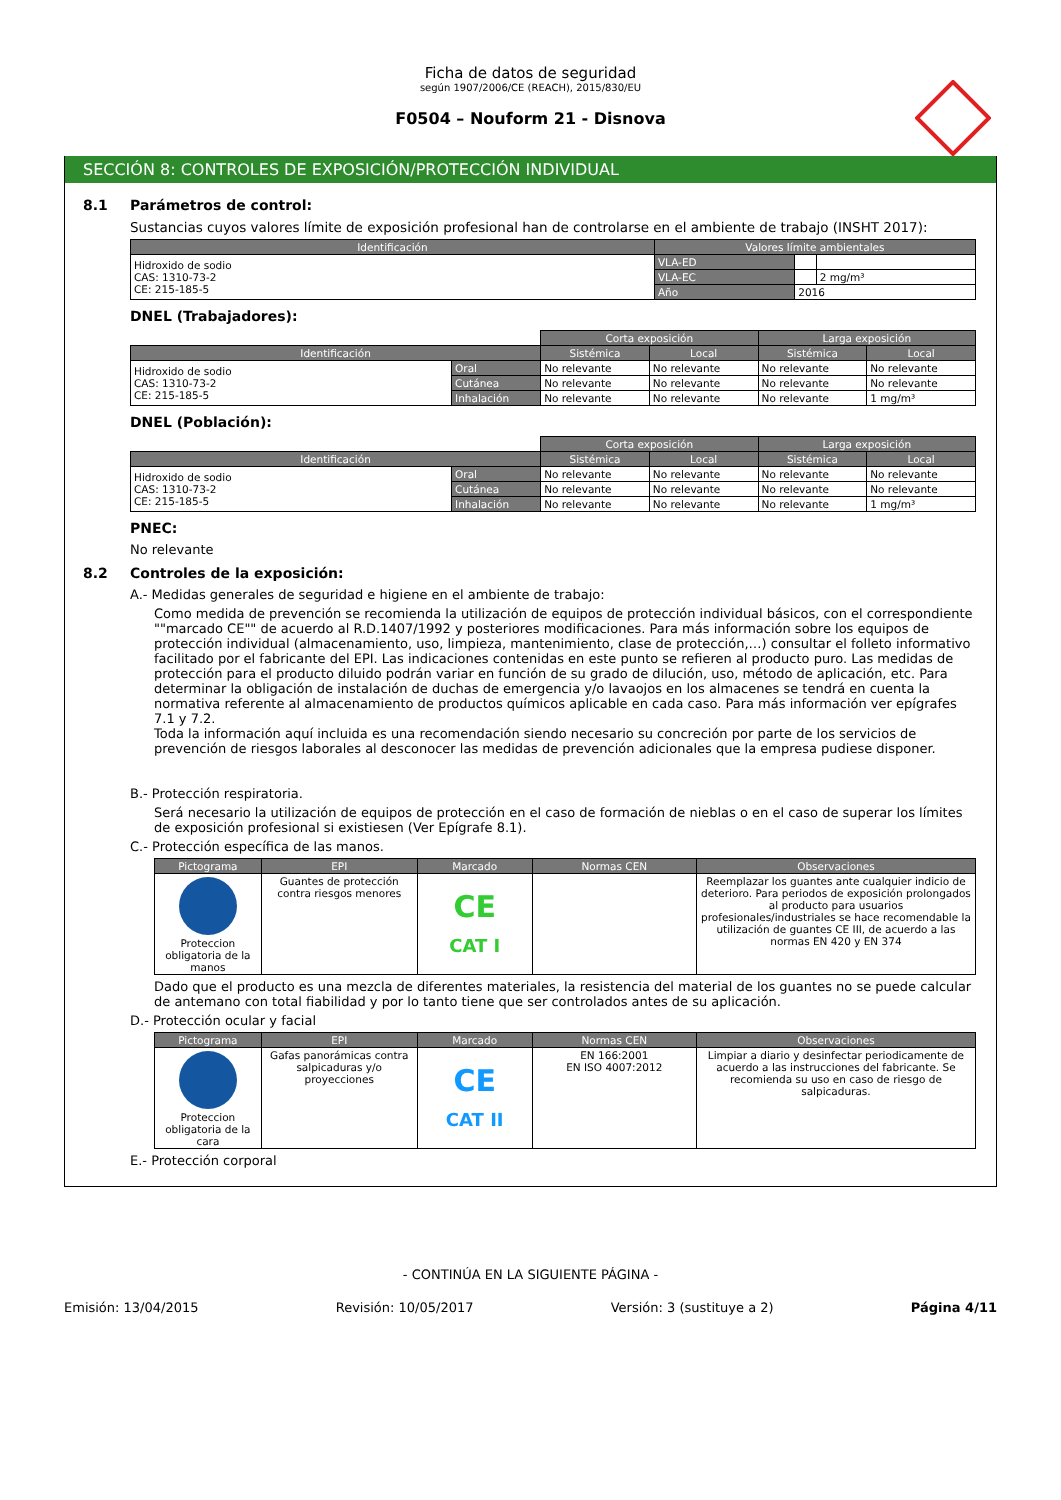Ficha de datos de seguridad
según 1907/2006/CE (REACH), 2015/830/EU
F0504 – Nouform 21 - Disnova
SECCIÓN 8: CONTROLES DE EXPOSICIÓN/PROTECCIÓN INDIVIDUAL
8.1 Parámetros de control:
Sustancias cuyos valores límite de exposición profesional han de controlarse en el ambiente de trabajo (INSHT 2017):
| Identificación | Valores límite ambientales | | |
| --- | --- | --- | --- |
| Hidroxido de sodio CAS: 1310-73-2 CE: 215-185-5 | VLA-ED | | |
| | VLA-EC | | 2 mg/m³ |
| | Año | 2016 | |
DNEL (Trabajadores):
| | | Corta exposición | | Larga exposición | |
| Identificación | | Sistémica | Local | Sistémica | Local |
| Hidroxido de sodio CAS: 1310-73-2 CE: 215-185-5 | Oral | No relevante | No relevante | No relevante | No relevante |
| | Cutánea | No relevante | No relevante | No relevante | No relevante |
| | Inhalación | No relevante | No relevante | No relevante | 1 mg/m³ |
DNEL (Población):
| | | Corta exposición | | Larga exposición | |
| Identificación | | Sistémica | Local | Sistémica | Local |
| Hidroxido de sodio CAS: 1310-73-2 CE: 215-185-5 | Oral | No relevante | No relevante | No relevante | No relevante |
| | Cutánea | No relevante | No relevante | No relevante | No relevante |
| | Inhalación | No relevante | No relevante | No relevante | 1 mg/m³ |
PNEC:
No relevante
8.2 Controles de la exposición:
A.- Medidas generales de seguridad e higiene en el ambiente de trabajo:
Como medida de prevención se recomienda la utilización de equipos de protección individual básicos, con el correspondiente ""marcado CE"" de acuerdo al R.D.1407/1992 y posteriores modificaciones. Para más información sobre los equipos de protección individual (almacenamiento, uso, limpieza, mantenimiento, clase de protección,…) consultar el folleto informativo facilitado por el fabricante del EPI. Las indicaciones contenidas en este punto se refieren al producto puro. Las medidas de protección para el producto diluido podrán variar en función de su grado de dilución, uso, método de aplicación, etc. Para determinar la obligación de instalación de duchas de emergencia y/o lavaojos en los almacenes se tendrá en cuenta la normativa referente al almacenamiento de productos químicos aplicable en cada caso. Para más información ver epígrafes 7.1 y 7.2.
Toda la información aquí incluida es una recomendación siendo necesario su concreción por parte de los servicios de prevención de riesgos laborales al desconocer las medidas de prevención adicionales que la empresa pudiese disponer.
B.- Protección respiratoria.
Será necesario la utilización de equipos de protección en el caso de formación de nieblas o en el caso de superar los límites de exposición profesional si existiesen (Ver Epígrafe 8.1).
C.- Protección específica de las manos.
| Pictograma | EPI | Marcado | Normas CEN | Observaciones |
| --- | --- | --- | --- | --- |
| Proteccion obligatoria de la manos | Guantes de protección contra riesgos menores | CE CAT I | | Reemplazar los guantes ante cualquier indicio de deterioro. Para periodos de exposición prolongados al producto para usuarios profesionales/industriales se hace recomendable la utilización de guantes CE III, de acuerdo a las normas EN 420 y EN 374 |
Dado que el producto es una mezcla de diferentes materiales, la resistencia del material de los guantes no se puede calcular de antemano con total fiabilidad y por lo tanto tiene que ser controlados antes de su aplicación.
D.- Protección ocular y facial
| Pictograma | EPI | Marcado | Normas CEN | Observaciones |
| --- | --- | --- | --- | --- |
| Proteccion obligatoria de la cara | Gafas panorámicas contra salpicaduras y/o proyecciones | CE CAT II | EN 166:2001 EN ISO 4007:2012 | Limpiar a diario y desinfectar periodicamente de acuerdo a las instrucciones del fabricante. Se recomienda su uso en caso de riesgo de salpicaduras. |
E.- Protección corporal
- CONTINÚA EN LA SIGUIENTE PÁGINA -
Emisión: 13/04/2015 Revisión: 10/05/2017 Versión: 3 (sustituye a 2) Página 4/11